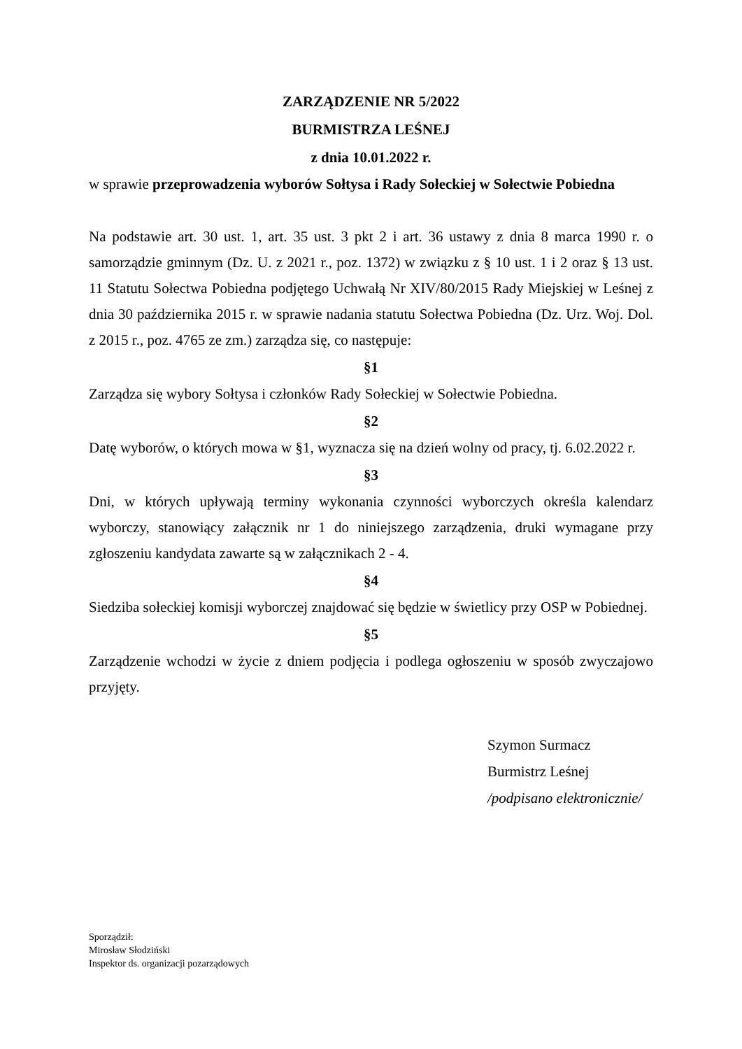ZARZĄDZENIE NR 5/2022
BURMISTRZA LEŚNEJ
z dnia 10.01.2022 r.
w sprawie przeprowadzenia wyborów Sołtysa i Rady Sołeckiej w Sołectwie Pobiedna
Na podstawie art. 30 ust. 1, art. 35 ust. 3 pkt 2 i art. 36 ustawy z dnia 8 marca 1990 r. o samorządzie gminnym (Dz. U. z 2021 r., poz. 1372) w związku z § 10 ust. 1 i 2 oraz § 13 ust. 11 Statutu Sołectwa Pobiedna podjętego Uchwałą Nr XIV/80/2015 Rady Miejskiej w Leśnej z dnia 30 października 2015 r. w sprawie nadania statutu Sołectwa Pobiedna (Dz. Urz. Woj. Dol. z 2015 r., poz. 4765 ze zm.) zarządza się, co następuje:
§1
Zarządza się wybory Sołtysa i członków Rady Sołeckiej w Sołectwie Pobiedna.
§2
Datę wyborów, o których mowa w §1, wyznacza się na dzień wolny od pracy, tj. 6.02.2022 r.
§3
Dni, w których upływają terminy wykonania czynności wyborczych określa kalendarz wyborczy, stanowiący załącznik nr 1 do niniejszego zarządzenia, druki wymagane przy zgłoszeniu kandydata zawarte są w załącznikach 2 - 4.
§4
Siedziba sołeckiej komisji wyborczej znajdować się będzie w świetlicy przy OSP w Pobiednej.
§5
Zarządzenie wchodzi w życie z dniem podjęcia i podlega ogłoszeniu w sposób zwyczajowo przyjęty.
Szymon Surmacz
Burmistrz Leśnej
/podpisano elektronicznie/
Sporządził:
Mirosław Słodziński
Inspektor ds. organizacji pozarządowych